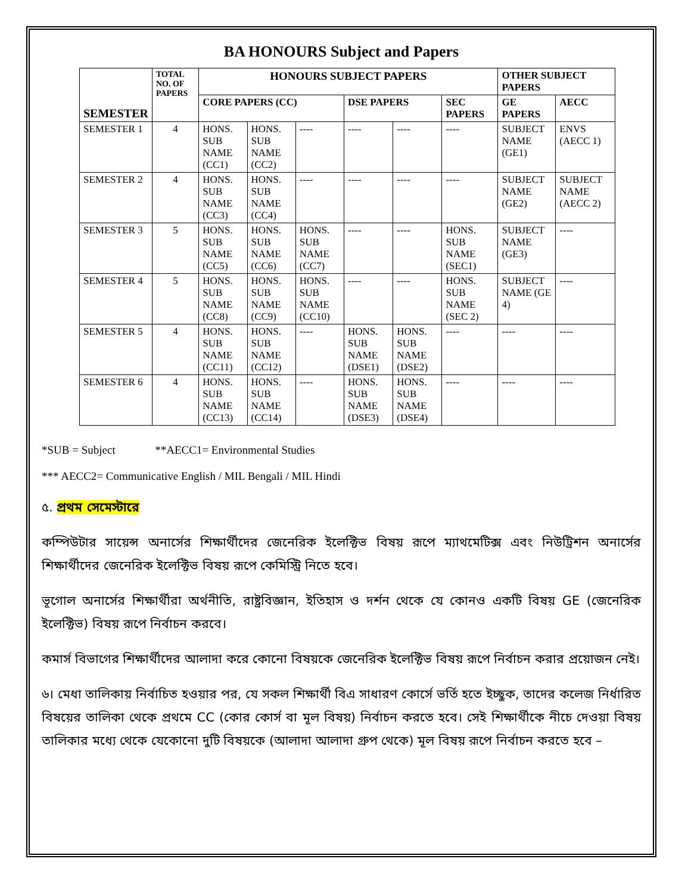BA HONOURS Subject and Papers
| SEMESTER | TOTAL NO. OF PAPERS | HONOURS SUBJECT PAPERS | | | | | | OTHER SUBJECT PAPERS | |
| --- | --- | --- | --- | --- | --- | --- | --- | --- | --- |
| | | CORE PAPERS (CC) | | | DSE PAPERS | | SEC PAPERS | GE PAPERS | AECC |
| SEMESTER 1 | 4 | HONS. SUB NAME (CC1) | HONS. SUB NAME (CC2) | ---- | ---- | ---- | ---- | SUBJECT NAME (GE1) | ENVS (AECC 1) |
| SEMESTER 2 | 4 | HONS. SUB NAME (CC3) | HONS. SUB NAME (CC4) | ---- | ---- | ---- | ---- | SUBJECT NAME (GE2) | SUBJECT NAME (AECC 2) |
| SEMESTER 3 | 5 | HONS. SUB NAME (CC5) | HONS. SUB NAME (CC6) | HONS. SUB NAME (CC7) | ---- | ---- | HONS. SUB NAME (SEC1) | SUBJECT NAME (GE3) | ---- |
| SEMESTER 4 | 5 | HONS. SUB NAME (CC8) | HONS. SUB NAME (CC9) | HONS. SUB NAME (CC10) | ---- | ---- | HONS. SUB NAME (SEC 2) | SUBJECT NAME (GE 4) | ---- |
| SEMESTER 5 | 4 | HONS. SUB NAME (CC11) | HONS. SUB NAME (CC12) | ---- | HONS. SUB NAME (DSE1) | HONS. SUB NAME (DSE2) | ---- | ---- | ---- |
| SEMESTER 6 | 4 | HONS. SUB NAME (CC13) | HONS. SUB NAME (CC14) | ---- | HONS. SUB NAME (DSE3) | HONS. SUB NAME (DSE4) | ---- | ---- | ---- |
*SUB = Subject **AECC1= Environmental Studies
*** AECC2= Communicative English / MIL Bengali / MIL Hindi
৫. প্রথম সেমেস্টারে
কম্পিউটার সায়েন্স অনার্সের শিক্ষার্থীদের জেনেরিক ইলেক্টিভ বিষয় রূপে ম্যাথমেটিক্স এবং নিউট্রিশন অনার্সের শিক্ষার্থীদের জেনেরিক ইলেক্টিভ বিষয় রূপে কেমিস্ট্রি নিতে হবে।
ভূগোল অনার্সের শিক্ষার্থীরা অর্থনীতি, রাষ্ট্রবিজ্ঞান, ইতিহাস ও দর্শন থেকে যে কোনও একটি বিষয় GE (জেনেরিক ইলেক্টিভ) বিষয় রূপে নির্বাচন করবে।
কমার্স বিভাগের শিক্ষার্থীদের আলাদা করে কোনো বিষয়কে জেনেরিক ইলেক্টিভ বিষয় রূপে নির্বাচন করার প্রয়োজন নেই।
৬। মেধা তালিকায় নির্বাচিত হওয়ার পর, যে সকল শিক্ষার্থী বিএ সাধারণ কোর্সে ভর্তি হতে ইচ্ছুক, তাদের কলেজ নির্ধারিত বিষয়ের তালিকা থেকে প্রথমে CC (কোর কোর্স বা মূল বিষয়) নির্বাচন করতে হবে। সেই শিক্ষার্থীকে নীচে দেওয়া বিষয় তালিকার মধ্যে থেকে যেকোনো দুটি বিষয়কে (আলাদা আলাদা গ্রুপ থেকে) মূল বিষয় রূপে নির্বাচন করতে হবে –